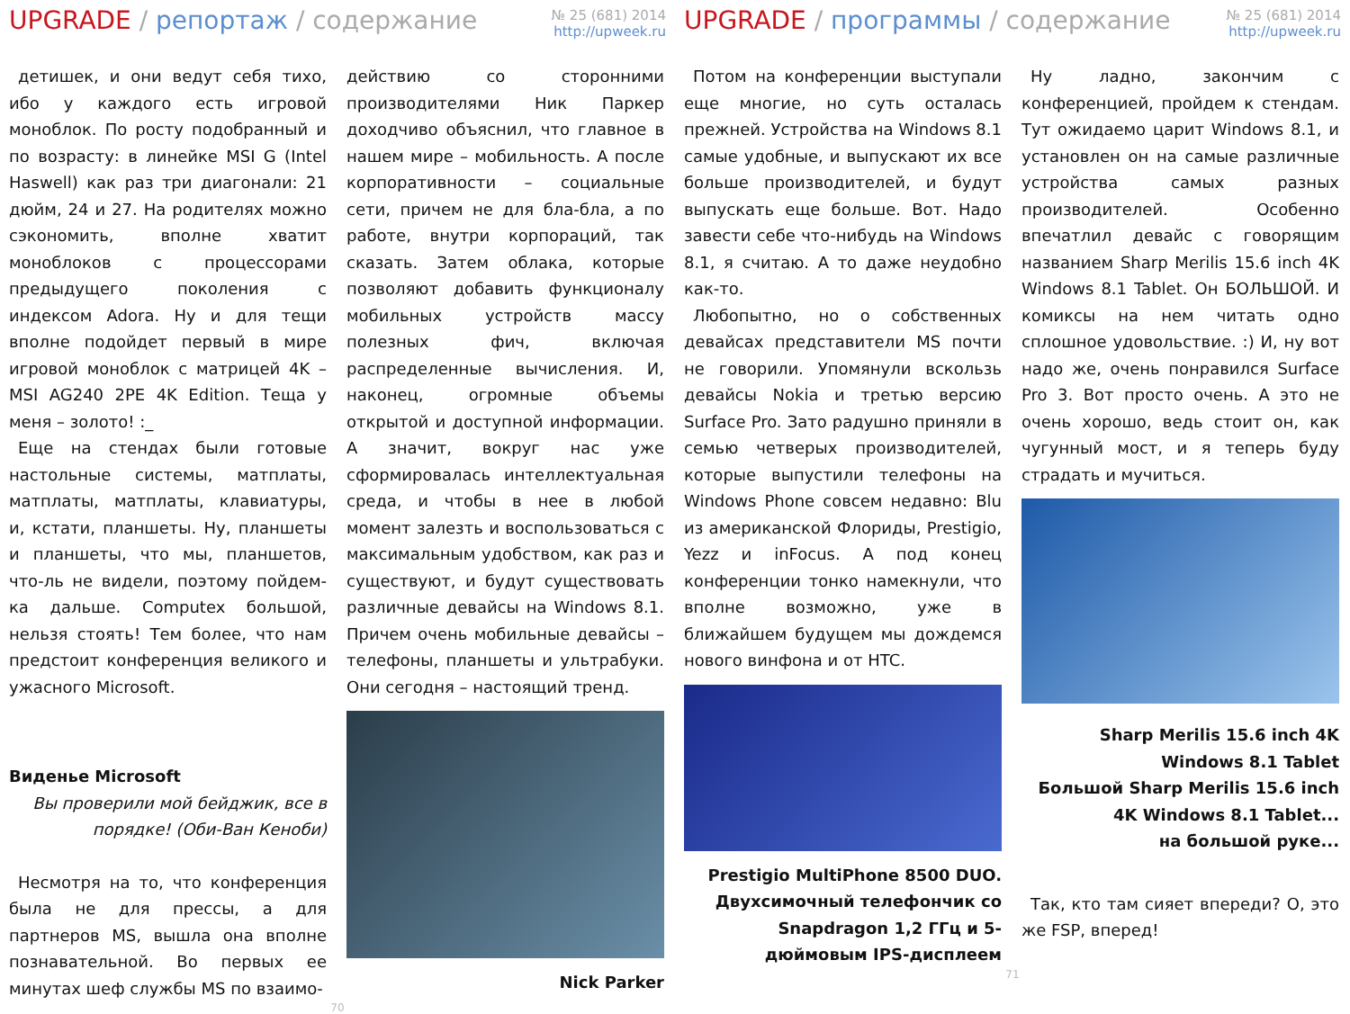UPGRADE / репортаж / содержание
№ 25 (681) 2014
http://upweek.ru
детишек, и они ведут себя тихо, ибо у каждого есть игровой моноблок. По росту подобранный и по возрасту: в линейке MSI G (Intel Haswell) как раз три диагонали: 21 дюйм, 24 и 27. На родителях можно сэкономить, вполне хватит моноблоков с процессорами предыдущего поколения с индексом Adora. Ну и для тещи вполне подойдет первый в мире игровой моноблок с матрицей 4K – MSI AG240 2PE 4K Edition. Теща у меня – золото! :_
Еще на стендах были готовые настольные системы, матплаты, матплаты, матплаты, клавиатуры, и, кстати, планшеты. Ну, планшеты и планшеты, что мы, планшетов, что-ль не видели, поэтому пойдем-ка дальше. Computex большой, нельзя стоять! Тем более, что нам предстоит конференция великого и ужасного Microsoft.
Виденье Microsoft
Вы проверили мой бейджик, все в порядке! (Оби-Ван Кеноби)
Несмотря на то, что конференция была не для прессы, а для партнеров MS, вышла она вполне познавательной. Во первых ее минутах шеф службы MS по взаимо-
действию со сторонними производителями Ник Паркер доходчиво объяснил, что главное в нашем мире – мобильность. А после корпоративности – социальные сети, причем не для бла-бла, а по работе, внутри корпораций, так сказать. Затем облака, которые позволяют добавить функционалу мобильных устройств массу полезных фич, включая распределенные вычисления. И, наконец, огромные объемы открытой и доступной информации. А значит, вокруг нас уже сформировалась интеллектуальная среда, и чтобы в нее в любой момент залезть и воспользоваться с максимальным удобством, как раз и существуют, и будут существовать различные девайсы на Windows 8.1. Причем очень мобильные девайсы – телефоны, планшеты и ультрабуки. Они сегодня – настоящий тренд.
Nick Parker
70
UPGRADE / программы / содержание
№ 25 (681) 2014
http://upweek.ru
Потом на конференции выступали еще многие, но суть осталась прежней. Устройства на Windows 8.1 самые удобные, и выпускают их все больше производителей, и будут выпускать еще больше. Вот. Надо завести себе что-нибудь на Windows 8.1, я считаю. А то даже неудобно как-то.
Любопытно, но о собственных девайсах представители MS почти не говорили. Упомянули вскользь девайсы Nokia и третью версию Surface Pro. Зато радушно приняли в семью четверых производителей, которые выпустили телефоны на Windows Phone совсем недавно: Blu из американской Флориды, Prestigio, Yezz и inFocus. А под конец конференции тонко намекнули, что вполне возможно, уже в ближайшем будущем мы дождемся нового винфона и от HTC.
Prestigio MultiPhone 8500 DUO. Двухсимочный телефончик со Snapdragon 1,2 ГГц и 5-дюймовым IPS-дисплеем
Ну ладно, закончим с конференцией, пройдем к стендам. Тут ожидаемо царит Windows 8.1, и установлен он на самые различные устройства самых разных производителей. Особенно впечатлил девайс с говорящим названием Sharp Merilis 15.6 inch 4K Windows 8.1 Tablet. Он БОЛЬШОЙ. И комиксы на нем читать одно сплошное удовольствие. :) И, ну вот надо же, очень понравился Surface Pro 3. Вот просто очень. А это не очень хорошо, ведь стоит он, как чугунный мост, и я теперь буду страдать и мучиться.
Sharp Merilis 15.6 inch 4K Windows 8.1 Tablet
Большой Sharp Merilis 15.6 inch 4K Windows 8.1 Tablet...
на большой руке...
Так, кто там сияет впереди? О, это же FSP, вперед!
71